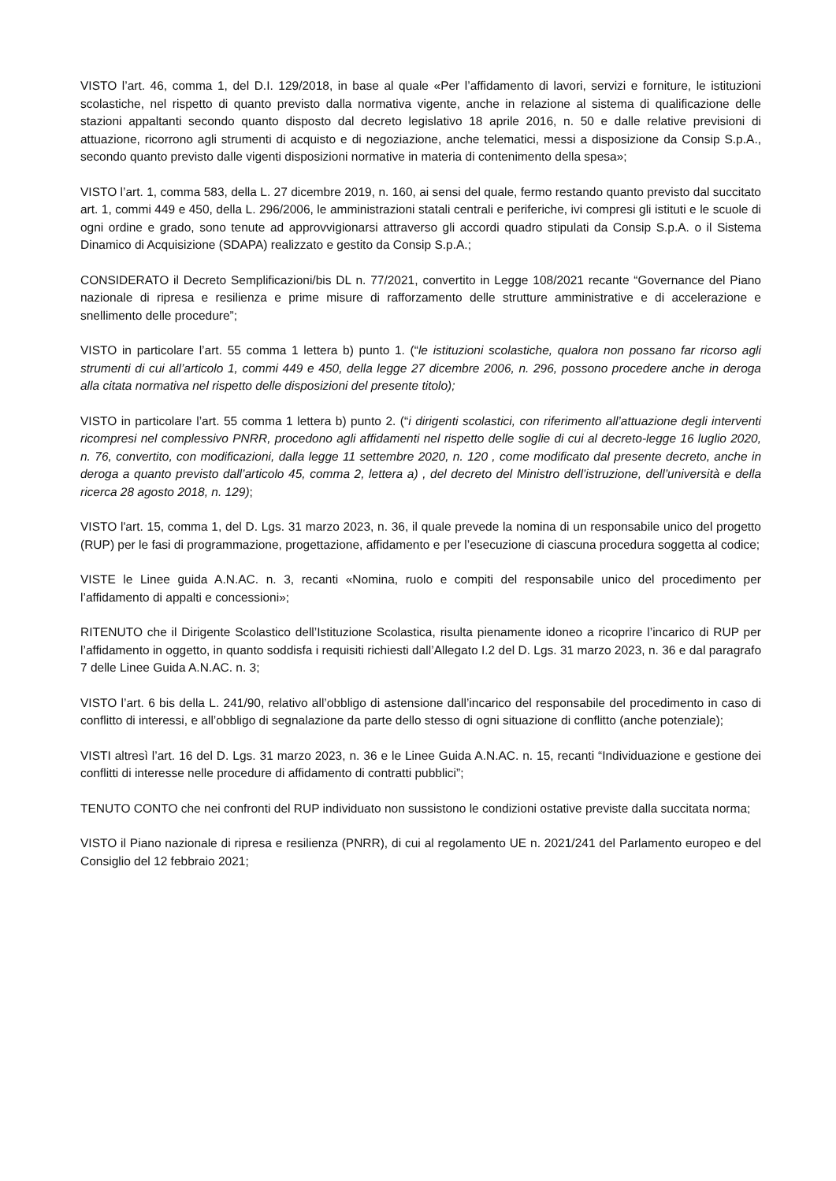VISTO l’art. 46, comma 1, del D.I. 129/2018, in base al quale «Per l’affidamento di lavori, servizi e forniture, le istituzioni scolastiche, nel rispetto di quanto previsto dalla normativa vigente, anche in relazione al sistema di qualificazione delle stazioni appaltanti secondo quanto disposto dal decreto legislativo 18 aprile 2016, n. 50 e dalle relative previsioni di attuazione, ricorrono agli strumenti di acquisto e di negoziazione, anche telematici, messi a disposizione da Consip S.p.A., secondo quanto previsto dalle vigenti disposizioni normative in materia di contenimento della spesa»;
VISTO l’art. 1, comma 583, della L. 27 dicembre 2019, n. 160, ai sensi del quale, fermo restando quanto previsto dal succitato art. 1, commi 449 e 450, della L. 296/2006, le amministrazioni statali centrali e periferiche, ivi compresi gli istituti e le scuole di ogni ordine e grado, sono tenute ad approvvigionarsi attraverso gli accordi quadro stipulati da Consip S.p.A. o il Sistema Dinamico di Acquisizione (SDAPA) realizzato e gestito da Consip S.p.A.;
CONSIDERATO il Decreto Semplificazioni/bis DL n. 77/2021, convertito in Legge 108/2021 recante “Governance del Piano nazionale di ripresa e resilienza e prime misure di rafforzamento delle strutture amministrative e di accelerazione e snellimento delle procedure”;
VISTO in particolare l’art. 55 comma 1 lettera b) punto 1. (“le istituzioni scolastiche, qualora non possano far ricorso agli strumenti di cui all’articolo 1, commi 449 e 450, della legge 27 dicembre 2006, n. 296, possono procedere anche in deroga alla citata normativa nel rispetto delle disposizioni del presente titolo);
VISTO in particolare l’art. 55 comma 1 lettera b) punto 2. (“i dirigenti scolastici, con riferimento all’attuazione degli interventi ricompresi nel complessivo PNRR, procedono agli affidamenti nel rispetto delle soglie di cui al decreto-legge 16 luglio 2020, n. 76, convertito, con modificazioni, dalla legge 11 settembre 2020, n. 120 , come modificato dal presente decreto, anche in deroga a quanto previsto dall’articolo 45, comma 2, lettera a) , del decreto del Ministro dell’istruzione, dell’università e della ricerca 28 agosto 2018, n. 129);
VISTO l'art. 15, comma 1, del D. Lgs. 31 marzo 2023, n. 36, il quale prevede la nomina di un responsabile unico del progetto (RUP) per le fasi di programmazione, progettazione, affidamento e per l’esecuzione di ciascuna procedura soggetta al codice;
VISTE le Linee guida A.N.AC. n. 3, recanti «Nomina, ruolo e compiti del responsabile unico del procedimento per l’affidamento di appalti e concessioni»;
RITENUTO che il Dirigente Scolastico dell’Istituzione Scolastica, risulta pienamente idoneo a ricoprire l’incarico di RUP per l’affidamento in oggetto, in quanto soddisfa i requisiti richiesti dall’Allegato I.2 del D. Lgs. 31 marzo 2023, n. 36 e dal paragrafo 7 delle Linee Guida A.N.AC. n. 3;
VISTO l’art. 6 bis della L. 241/90, relativo all’obbligo di astensione dall’incarico del responsabile del procedimento in caso di conflitto di interessi, e all’obbligo di segnalazione da parte dello stesso di ogni situazione di conflitto (anche potenziale);
VISTI altresì l’art. 16 del D. Lgs. 31 marzo 2023, n. 36 e le Linee Guida A.N.AC. n. 15, recanti “Individuazione e gestione dei conflitti di interesse nelle procedure di affidamento di contratti pubblici”;
TENUTO CONTO che nei confronti del RUP individuato non sussistono le condizioni ostative previste dalla succitata norma;
VISTO il Piano nazionale di ripresa e resilienza (PNRR), di cui al regolamento UE n. 2021/241 del Parlamento europeo e del Consiglio del 12 febbraio 2021;